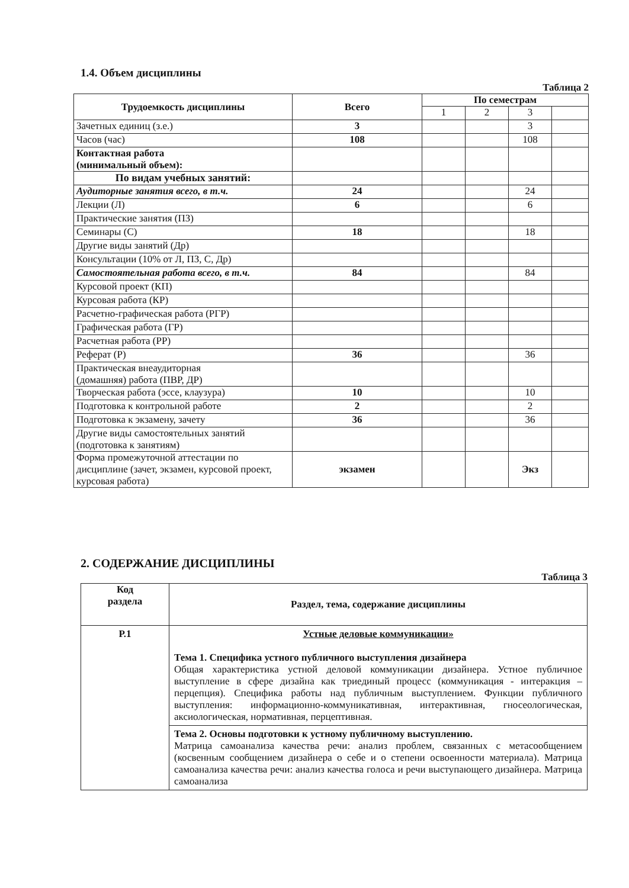1.4. Объем дисциплины
Таблица 2
| Трудоемкость дисциплины | Всего | По семестрам | | | |
| --- | --- | --- | --- | --- | --- |
| | | 1 | 2 | 3 | |
| Зачетных единиц (з.е.) | 3 | | | 3 | |
| Часов (час) | 108 | | | 108 | |
| Контактная работа (минимальный объем): | | | | | |
| По видам учебных занятий: | | | | | |
| Аудиторные занятия всего, в т.ч. | 24 | | | 24 | |
| Лекции (Л) | 6 | | | 6 | |
| Практические занятия (ПЗ) | | | | | |
| Семинары (С) | 18 | | | 18 | |
| Другие виды занятий (Др) | | | | | |
| Консультации (10% от Л, ПЗ, С, Др) | | | | | |
| Самостоятельная работа всего, в т.ч. | 84 | | | 84 | |
| Курсовой проект (КП) | | | | | |
| Курсовая работа (КР) | | | | | |
| Расчетно-графическая работа (РГР) | | | | | |
| Графическая работа (ГР) | | | | | |
| Расчетная работа (РР) | | | | | |
| Реферат (Р) | 36 | | | 36 | |
| Практическая внеаудиторная (домашняя) работа (ПВР, ДР) | | | | | |
| Творческая работа (эссе, клаузура) | 10 | | | 10 | |
| Подготовка к контрольной работе | 2 | | | 2 | |
| Подготовка к экзамену, зачету | 36 | | | 36 | |
| Другие виды самостоятельных занятий (подготовка к занятиям) | | | | | |
| Форма промежуточной аттестации по дисциплине (зачет, экзамен, курсовой проект, курсовая работа) | экзамен | | | Экз | |
2. СОДЕРЖАНИЕ ДИСЦИПЛИНЫ
Таблица 3
| Код раздела | Раздел, тема, содержание дисциплины |
| --- | --- |
| Р.1 | Устные деловые коммуникации» Тема 1. Специфика устного публичного выступления дизайнера Общая характеристика устной деловой коммуникации дизайнера. Устное публичное выступление в сфере дизайна как триединый процесс (коммуникация - интеракция – перцепция). Специфика работы над публичным выступлением. Функции публичного выступления: информационно-коммуникативная, интерактивная, гносеологическая, аксиологическая, нормативная, перцептивная. |
| | Тема 2. Основы подготовки к устному публичному выступлению. Матрица самоанализа качества речи: анализ проблем, связанных с метасообщением (косвенным сообщением дизайнера о себе и о степени освоенности материала). Матрица самоанализа качества речи: анализ качества голоса и речи выступающего дизайнера. Матрица самоанализа |